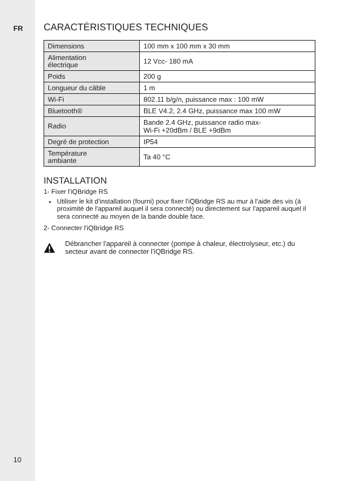FR
CARACTÉRISTIQUES TECHNIQUES
| Dimensions | 100 mm x 100 mm x 30 mm |
| Alimentation électrique | 12 Vcc- 180 mA |
| Poids | 200 g |
| Longueur du câble | 1 m |
| Wi-Fi | 802.11 b/g/n, puissance max : 100 mW |
| Bluetooth® | BLE V4.2, 2.4 GHz, puissance max 100 mW |
| Radio | Bande 2.4 GHz, puissance radio max- Wi-Fi +20dBm / BLE +9dBm |
| Degré de protection | IP54 |
| Température ambiante | Ta 40 °C |
INSTALLATION
1- Fixer l'iQBridge RS
Utiliser le kit d'installation (fourni) pour fixer l'iQBridge RS au mur à l'aide des vis (à proximité de l'appareil auquel il sera connecté) ou directement sur l'appareil auquel il sera connecté au moyen de la bande double face.
2- Connecter l'iQBridge RS
Débrancher l'appareil à connecter (pompe à chaleur, électrolyseur, etc.) du secteur avant de connecter l'iQBridge RS.
10